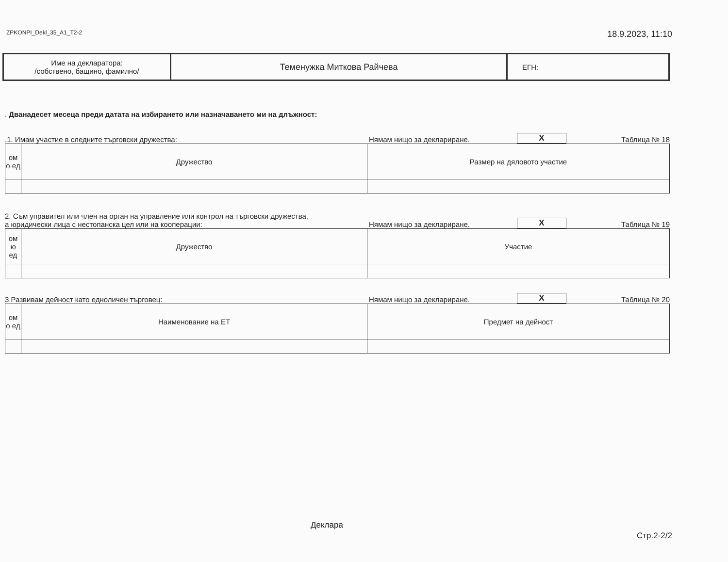ZPKONPI_Dekl_35_A1_T2-2 18.9.2023, 11:10
| Име на декларатора: /собствено, бащино, фамилно/ | Теменужка Миткова Райчева | ЕГН: |
. Дванадесет месеца преди датата на избирането или назначаването ми на длъжност:
.1. Имам участие в следните търговски дружества: Нямам нищо за деклариране. X Таблица № 18
| ом о ед | Дружество | Размер на дяловото участие |
2. Съм управител или член на орган на управление или контрол на търговски дружества,
а юридически лица с нестопанска цел или на кооперации: Нямам нищо за деклариране. X Таблица № 19
| ом ю ед | Дружество | Участие |
3 Развивам дейност като едноличен търговец: Нямам нищо за деклариране. X Таблица № 20
| ом о ед | Наименование на ЕТ | Предмет на дейност |
Деклара
Стр.2-2/2